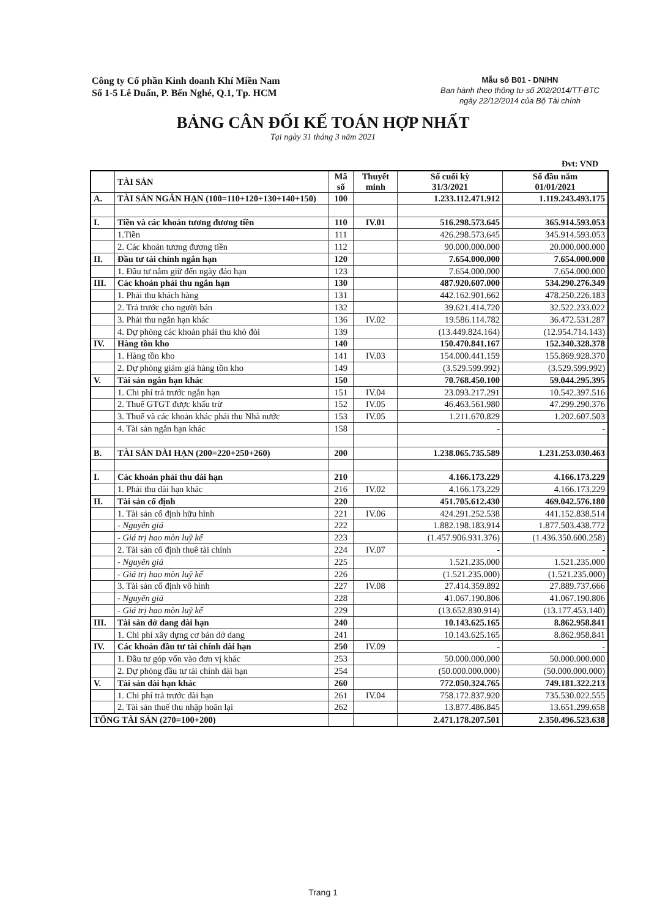Công ty Cổ phần Kinh doanh Khí Miền Nam
Số 1-5 Lê Duẩn, P. Bến Nghé, Q.1, Tp. HCM
Mẫu số B01 - DN/HN
Ban hành theo thông tư số 202/2014/TT-BTC
ngày 22/12/2014 của Bộ Tài chính
BẢNG CÂN ĐỐI KẾ TOÁN HỢP NHẤT
Tại ngày 31 tháng 3 năm 2021
Đvt: VND
| | TÀI SẢN | Mã số | Thuyết minh | Số cuối kỳ 31/3/2021 | Số đầu năm 01/01/2021 |
| --- | --- | --- | --- | --- | --- |
| A. | TÀI SẢN NGẮN HẠN (100=110+120+130+140+150) | 100 | | 1.233.112.471.912 | 1.119.243.493.175 |
| I. | Tiền và các khoản tương đương tiền | 110 | IV.01 | 516.298.573.645 | 365.914.593.053 |
| | 1.Tiền | 111 | | 426.298.573.645 | 345.914.593.053 |
| | 2. Các khoản tương đương tiền | 112 | | 90.000.000.000 | 20.000.000.000 |
| II. | Đầu tư tài chính ngắn hạn | 120 | | 7.654.000.000 | 7.654.000.000 |
| | 1. Đầu tư nắm giữ đến ngày đáo hạn | 123 | | 7.654.000.000 | 7.654.000.000 |
| III. | Các khoản phải thu ngắn hạn | 130 | | 487.920.607.000 | 534.290.276.349 |
| | 1. Phải thu khách hàng | 131 | | 442.162.901.662 | 478.250.226.183 |
| | 2. Trả trước cho người bán | 132 | | 39.621.414.720 | 32.522.233.022 |
| | 3. Phải thu ngắn hạn khác | 136 | IV.02 | 19.586.114.782 | 36.472.531.287 |
| | 4. Dự phòng các khoản phải thu khó đòi | 139 | | (13.449.824.164) | (12.954.714.143) |
| IV. | Hàng tồn kho | 140 | | 150.470.841.167 | 152.340.328.378 |
| | 1. Hàng tồn kho | 141 | IV.03 | 154.000.441.159 | 155.869.928.370 |
| | 2. Dự phòng giảm giá hàng tồn kho | 149 | | (3.529.599.992) | (3.529.599.992) |
| V. | Tài sản ngắn hạn khác | 150 | | 70.768.450.100 | 59.044.295.395 |
| | 1. Chi phí trả trước ngắn hạn | 151 | IV.04 | 23.093.217.291 | 10.542.397.516 |
| | 2. Thuế GTGT được khấu trừ | 152 | IV.05 | 46.463.561.980 | 47.299.290.376 |
| | 3. Thuế và các khoản khác phải thu Nhà nước | 153 | IV.05 | 1.211.670.829 | 1.202.607.503 |
| | 4. Tài sản ngắn hạn khác | 158 | | - | - |
| B. | TÀI SẢN DÀI HẠN (200=220+250+260) | 200 | | 1.238.065.735.589 | 1.231.253.030.463 |
| I. | Các khoản phải thu dài hạn | 210 | | 4.166.173.229 | 4.166.173.229 |
| | 1. Phải thu dài hạn khác | 216 | IV.02 | 4.166.173.229 | 4.166.173.229 |
| II. | Tài sản cố định | 220 | | 451.705.612.430 | 469.042.576.180 |
| | 1. Tài sản cố định hữu hình | 221 | IV.06 | 424.291.252.538 | 441.152.838.514 |
| | - Nguyên giá | 222 | | 1.882.198.183.914 | 1.877.503.438.772 |
| | - Giá trị hao mòn luỹ kế | 223 | | (1.457.906.931.376) | (1.436.350.600.258) |
| | 2. Tài sản cố định thuê tài chính | 224 | IV.07 | - | - |
| | - Nguyên giá | 225 | | 1.521.235.000 | 1.521.235.000 |
| | - Giá trị hao mòn luỹ kế | 226 | | (1.521.235.000) | (1.521.235.000) |
| | 3. Tài sản cố định vô hình | 227 | IV.08 | 27.414.359.892 | 27.889.737.666 |
| | - Nguyên giá | 228 | | 41.067.190.806 | 41.067.190.806 |
| | - Giá trị hao mòn luỹ kế | 229 | | (13.652.830.914) | (13.177.453.140) |
| III. | Tài sản dở dang dài hạn | 240 | | 10.143.625.165 | 8.862.958.841 |
| | 1. Chi phí xây dựng cơ bản dở dang | 241 | | 10.143.625.165 | 8.862.958.841 |
| IV. | Các khoản đầu tư tài chính dài hạn | 250 | IV.09 | - | - |
| | 1. Đầu tư góp vốn vào đơn vị khác | 253 | | 50.000.000.000 | 50.000.000.000 |
| | 2. Dự phòng đầu tư tài chính dài hạn | 254 | | (50.000.000.000) | (50.000.000.000) |
| V. | Tài sản dài hạn khác | 260 | | 772.050.324.765 | 749.181.322.213 |
| | 1. Chi phí trả trước dài hạn | 261 | IV.04 | 758.172.837.920 | 735.530.022.555 |
| | 2. Tài sản thuế thu nhập hoãn lại | 262 | | 13.877.486.845 | 13.651.299.658 |
| TỔNG TÀI SẢN (270=100+200) | | | | 2.471.178.207.501 | 2.350.496.523.638 |
Trang 1